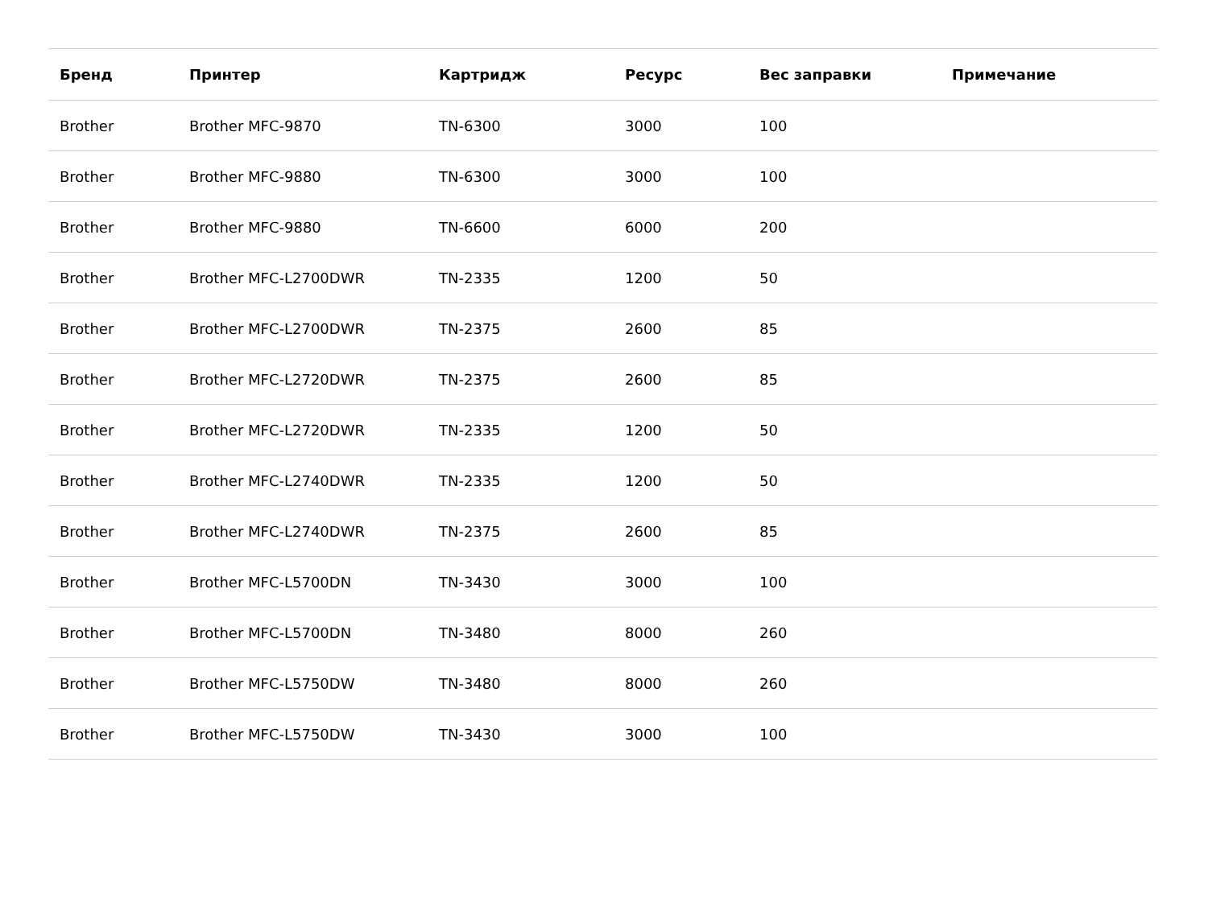| Бренд | Принтер | Картридж | Ресурс | Вес заправки | Примечание |
| --- | --- | --- | --- | --- | --- |
| Brother | Brother MFC-9870 | TN-6300 | 3000 | 100 | |
| Brother | Brother MFC-9880 | TN-6300 | 3000 | 100 | |
| Brother | Brother MFC-9880 | TN-6600 | 6000 | 200 | |
| Brother | Brother MFC-L2700DWR | TN-2335 | 1200 | 50 | |
| Brother | Brother MFC-L2700DWR | TN-2375 | 2600 | 85 | |
| Brother | Brother MFC-L2720DWR | TN-2375 | 2600 | 85 | |
| Brother | Brother MFC-L2720DWR | TN-2335 | 1200 | 50 | |
| Brother | Brother MFC-L2740DWR | TN-2335 | 1200 | 50 | |
| Brother | Brother MFC-L2740DWR | TN-2375 | 2600 | 85 | |
| Brother | Brother MFC-L5700DN | TN-3430 | 3000 | 100 | |
| Brother | Brother MFC-L5700DN | TN-3480 | 8000 | 260 | |
| Brother | Brother MFC-L5750DW | TN-3480 | 8000 | 260 | |
| Brother | Brother MFC-L5750DW | TN-3430 | 3000 | 100 | |